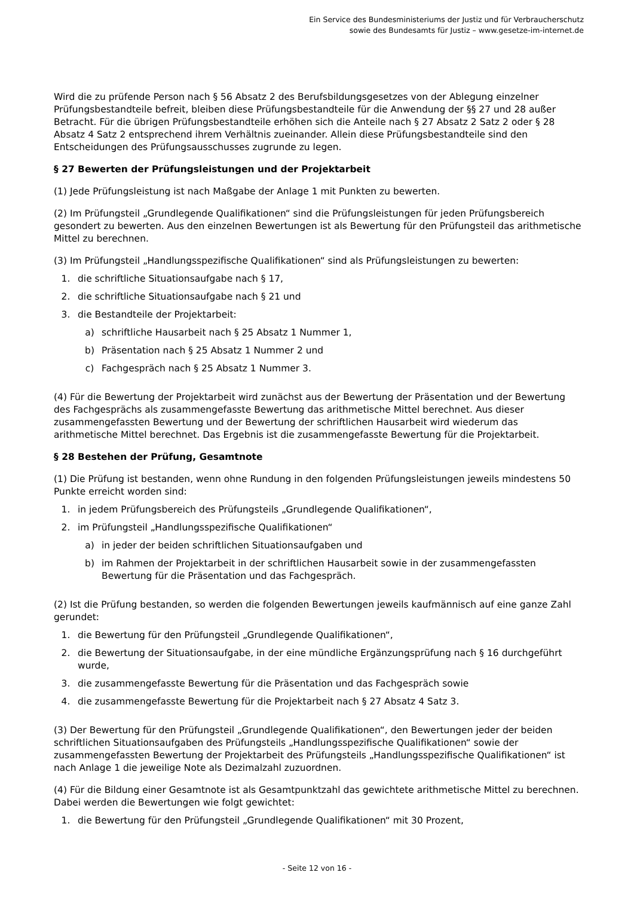Ein Service des Bundesministeriums der Justiz und für Verbraucherschutz
sowie des Bundesamts für Justiz – www.gesetze-im-internet.de
Wird die zu prüfende Person nach § 56 Absatz 2 des Berufsbildungsgesetzes von der Ablegung einzelner Prüfungsbestandteile befreit, bleiben diese Prüfungsbestandteile für die Anwendung der §§ 27 und 28 außer Betracht. Für die übrigen Prüfungsbestandteile erhöhen sich die Anteile nach § 27 Absatz 2 Satz 2 oder § 28 Absatz 4 Satz 2 entsprechend ihrem Verhältnis zueinander. Allein diese Prüfungsbestandteile sind den Entscheidungen des Prüfungsausschusses zugrunde zu legen.
§ 27 Bewerten der Prüfungsleistungen und der Projektarbeit
(1) Jede Prüfungsleistung ist nach Maßgabe der Anlage 1 mit Punkten zu bewerten.
(2) Im Prüfungsteil „Grundlegende Qualifikationen“ sind die Prüfungsleistungen für jeden Prüfungsbereich gesondert zu bewerten. Aus den einzelnen Bewertungen ist als Bewertung für den Prüfungsteil das arithmetische Mittel zu berechnen.
(3) Im Prüfungsteil „Handlungsspezifische Qualifikationen“ sind als Prüfungsleistungen zu bewerten:
1. die schriftliche Situationsaufgabe nach § 17,
2. die schriftliche Situationsaufgabe nach § 21 und
3. die Bestandteile der Projektarbeit:
a) schriftliche Hausarbeit nach § 25 Absatz 1 Nummer 1,
b) Präsentation nach § 25 Absatz 1 Nummer 2 und
c) Fachgespräch nach § 25 Absatz 1 Nummer 3.
(4) Für die Bewertung der Projektarbeit wird zunächst aus der Bewertung der Präsentation und der Bewertung des Fachgesprächs als zusammengefasste Bewertung das arithmetische Mittel berechnet. Aus dieser zusammengefassten Bewertung und der Bewertung der schriftlichen Hausarbeit wird wiederum das arithmetische Mittel berechnet. Das Ergebnis ist die zusammengefasste Bewertung für die Projektarbeit.
§ 28 Bestehen der Prüfung, Gesamtnote
(1) Die Prüfung ist bestanden, wenn ohne Rundung in den folgenden Prüfungsleistungen jeweils mindestens 50 Punkte erreicht worden sind:
1. in jedem Prüfungsbereich des Prüfungsteils „Grundlegende Qualifikationen“,
2. im Prüfungsteil „Handlungsspezifische Qualifikationen“
a) in jeder der beiden schriftlichen Situationsaufgaben und
b) im Rahmen der Projektarbeit in der schriftlichen Hausarbeit sowie in der zusammengefassten Bewertung für die Präsentation und das Fachgespräch.
(2) Ist die Prüfung bestanden, so werden die folgenden Bewertungen jeweils kaufmännisch auf eine ganze Zahl gerundet:
1. die Bewertung für den Prüfungsteil „Grundlegende Qualifikationen“,
2. die Bewertung der Situationsaufgabe, in der eine mündliche Ergänzungsprüfung nach § 16 durchgeführt wurde,
3. die zusammengefasste Bewertung für die Präsentation und das Fachgespräch sowie
4. die zusammengefasste Bewertung für die Projektarbeit nach § 27 Absatz 4 Satz 3.
(3) Der Bewertung für den Prüfungsteil „Grundlegende Qualifikationen“, den Bewertungen jeder der beiden schriftlichen Situationsaufgaben des Prüfungsteils „Handlungsspezifische Qualifikationen“ sowie der zusammengefassten Bewertung der Projektarbeit des Prüfungsteils „Handlungsspezifische Qualifikationen“ ist nach Anlage 1 die jeweilige Note als Dezimalzahl zuzuordnen.
(4) Für die Bildung einer Gesamtnote ist als Gesamtpunktzahl das gewichtete arithmetische Mittel zu berechnen. Dabei werden die Bewertungen wie folgt gewichtet:
1. die Bewertung für den Prüfungsteil „Grundlegende Qualifikationen“ mit 30 Prozent,
- Seite 12 von 16 -